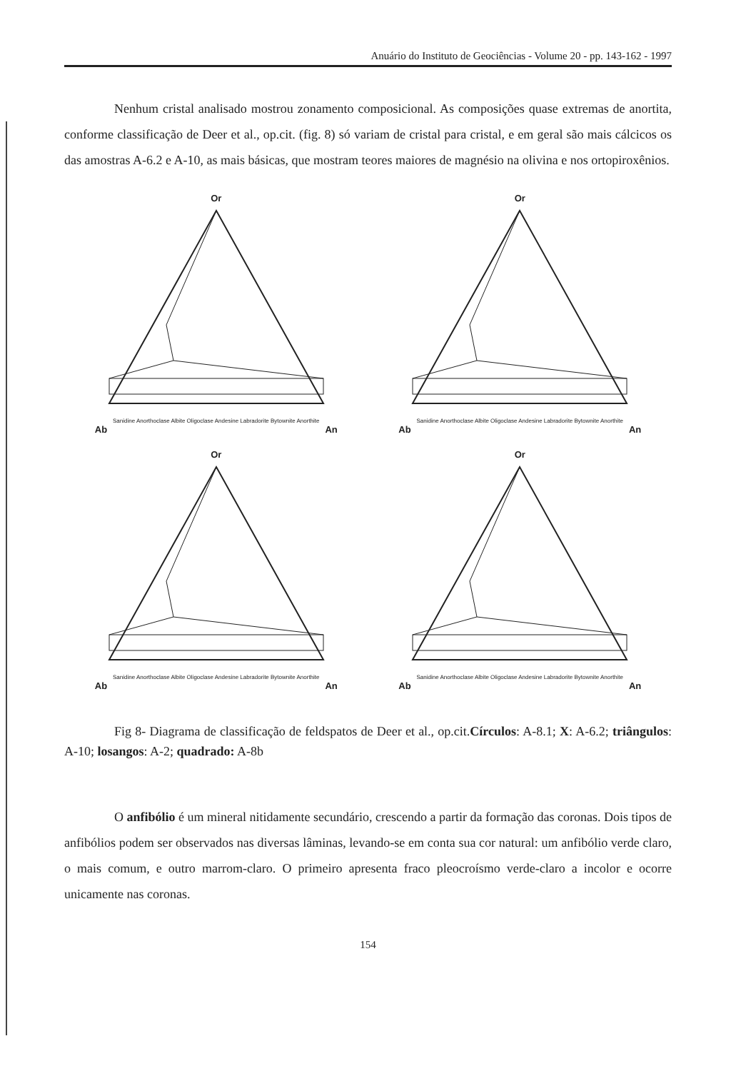Anuário do Instituto de Geociências - Volume 20 - pp. 143-162 - 1997
Nenhum cristal analisado mostrou zonamento composicional. As composições quase extremas de anortita, conforme classificação de Deer et al., op.cit. (fig. 8) só variam de cristal para cristal, e em geral são mais cálcicos os das amostras A-6.2 e A-10, as mais básicas, que mostram teores maiores de magnésio na olivina e nos ortopiroxênios.
Or
Sanidine Anorthoclase Albite Oligoclase Andesine Labradorite Bytownite Anorthite
Ab An
Or
Sanidine Anorthoclase Albite Oligoclase Andesine Labradorite Bytownite Anorthite
Ab An
Or
Sanidine Anorthoclase Albite Oligoclase Andesine Labradorite Bytownite Anorthite
Ab An
Or
Sanidine Anorthoclase Albite Oligoclase Andesine Labradorite Bytownite Anorthite
Ab An
Fig 8- Diagrama de classificação de feldspatos de Deer et al., op.cit.Círculos: A-8.1; X: A-6.2; triângulos: A-10; losangos: A-2; quadrado: A-8b
O anfibólio é um mineral nitidamente secundário, crescendo a partir da formação das coronas. Dois tipos de anfibólios podem ser observados nas diversas lâminas, levando-se em conta sua cor natural: um anfibólio verde claro, o mais comum, e outro marrom-claro. O primeiro apresenta fraco pleocroísmo verde-claro a incolor e ocorre unicamente nas coronas.
154